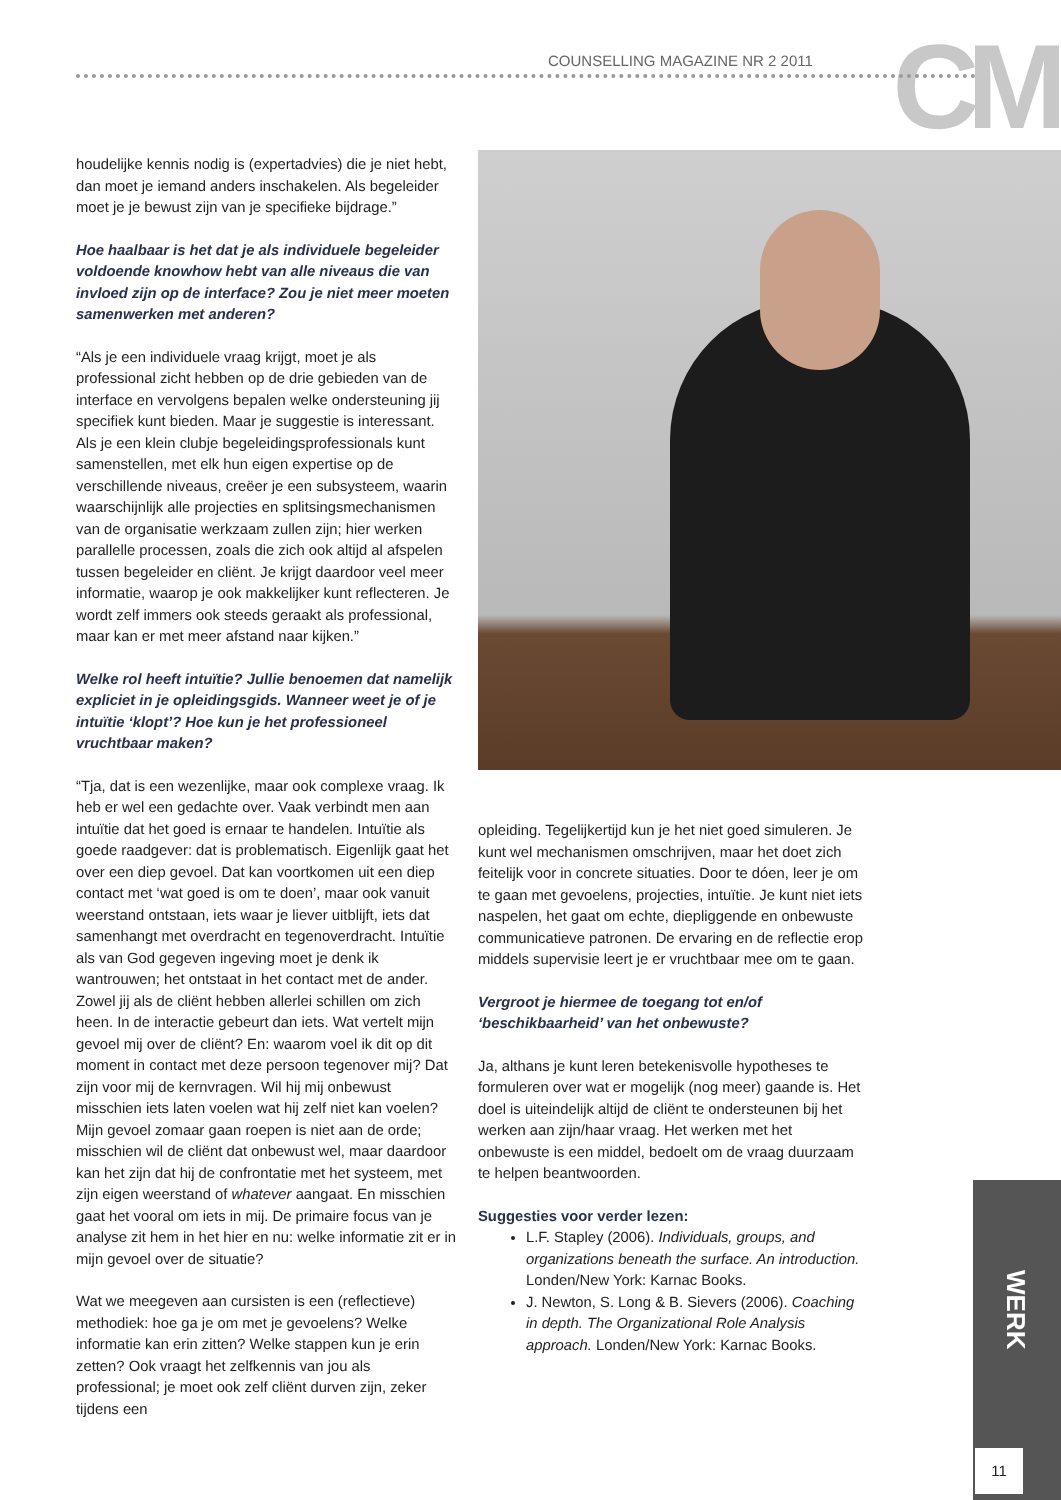CM COUNSELLING MAGAZINE NR 2 2011
houdelijke kennis nodig is (expertadvies) die je niet hebt, dan moet je iemand anders inschakelen. Als begeleider moet je je bewust zijn van je specifieke bijdrage.”
Hoe haalbaar is het dat je als individuele begeleider voldoende knowhow hebt van alle niveaus die van invloed zijn op de interface? Zou je niet meer moeten samenwerken met anderen?
“Als je een individuele vraag krijgt, moet je als professional zicht hebben op de drie gebieden van de interface en vervolgens bepalen welke ondersteuning jij specifiek kunt bieden. Maar je suggestie is interessant. Als je een klein clubje begeleidingsprofessionals kunt samenstellen, met elk hun eigen expertise op de verschillende niveaus, creëer je een subsysteem, waarin waarschijnlijk alle projecties en splitsingsmechanismen van de organisatie werkzaam zullen zijn; hier werken parallelle processen, zoals die zich ook altijd al afspelen tussen begeleider en cliënt. Je krijgt daardoor veel meer informatie, waarop je ook makkelijker kunt reflecteren. Je wordt zelf immers ook steeds geraakt als professional, maar kan er met meer afstand naar kijken.”
Welke rol heeft intuïtie? Jullie benoemen dat namelijk expliciet in je opleidingsgids. Wanneer weet je of je intuïtie ‘klopt’? Hoe kun je het professioneel vruchtbaar maken?
“Tja, dat is een wezenlijke, maar ook complexe vraag. Ik heb er wel een gedachte over. Vaak verbindt men aan intuïtie dat het goed is ernaar te handelen. Intuïtie als goede raadgever: dat is problematisch. Eigenlijk gaat het over een diep gevoel. Dat kan voortkomen uit een diep contact met ‘wat goed is om te doen’, maar ook vanuit weerstand ontstaan, iets waar je liever uitblijft, iets dat samenhangt met overdracht en tegenoverdracht. Intuïtie als van God gegeven ingeving moet je denk ik wantrouwen; het ontstaat in het contact met de ander. Zowel jij als de cliënt hebben allerlei schillen om zich heen. In de interactie gebeurt dan iets. Wat vertelt mijn gevoel mij over de cliënt? En: waarom voel ik dit op dit moment in contact met deze persoon tegenover mij? Dat zijn voor mij de kernvragen. Wil hij mij onbewust misschien iets laten voelen wat hij zelf niet kan voelen? Mijn gevoel zomaar gaan roepen is niet aan de orde; misschien wil de cliënt dat onbewust wel, maar daardoor kan het zijn dat hij de confrontatie met het systeem, met zijn eigen weerstand of whatever aangaat. En misschien gaat het vooral om iets in mij. De primaire focus van je analyse zit hem in het hier en nu: welke informatie zit er in mijn gevoel over de situatie?
Wat we meegeven aan cursisten is een (reflectieve) methodiek: hoe ga je om met je gevoelens? Welke informatie kan erin zitten? Welke stappen kun je erin zetten? Ook vraagt het zelfkennis van jou als professional; je moet ook zelf cliënt durven zijn, zeker tijdens een
opleiding. Tegelijkertijd kun je het niet goed simuleren. Je kunt wel mechanismen omschrijven, maar het doet zich feitelijk voor in concrete situaties. Door te dóen, leer je om te gaan met gevoelens, projecties, intuïtie. Je kunt niet iets naspelen, het gaat om echte, diepliggende en onbewuste communicatieve patronen. De ervaring en de reflectie erop middels supervisie leert je er vruchtbaar mee om te gaan.
Vergroot je hiermee de toegang tot en/of ‘beschikbaarheid’ van het onbewuste?
Ja, althans je kunt leren betekenisvolle hypotheses te formuleren over wat er mogelijk (nog meer) gaande is. Het doel is uiteindelijk altijd de cliënt te ondersteunen bij het werken aan zijn/haar vraag. Het werken met het onbewuste is een middel, bedoelt om de vraag duurzaam te helpen beantwoorden.
Suggesties voor verder lezen:
L.F. Stapley (2006). Individuals, groups, and organizations beneath the surface. An introduction. Londen/New York: Karnac Books.
J. Newton, S. Long & B. Sievers (2006). Coaching in depth. The Organizational Role Analysis approach. Londen/New York: Karnac Books.
WERK
11